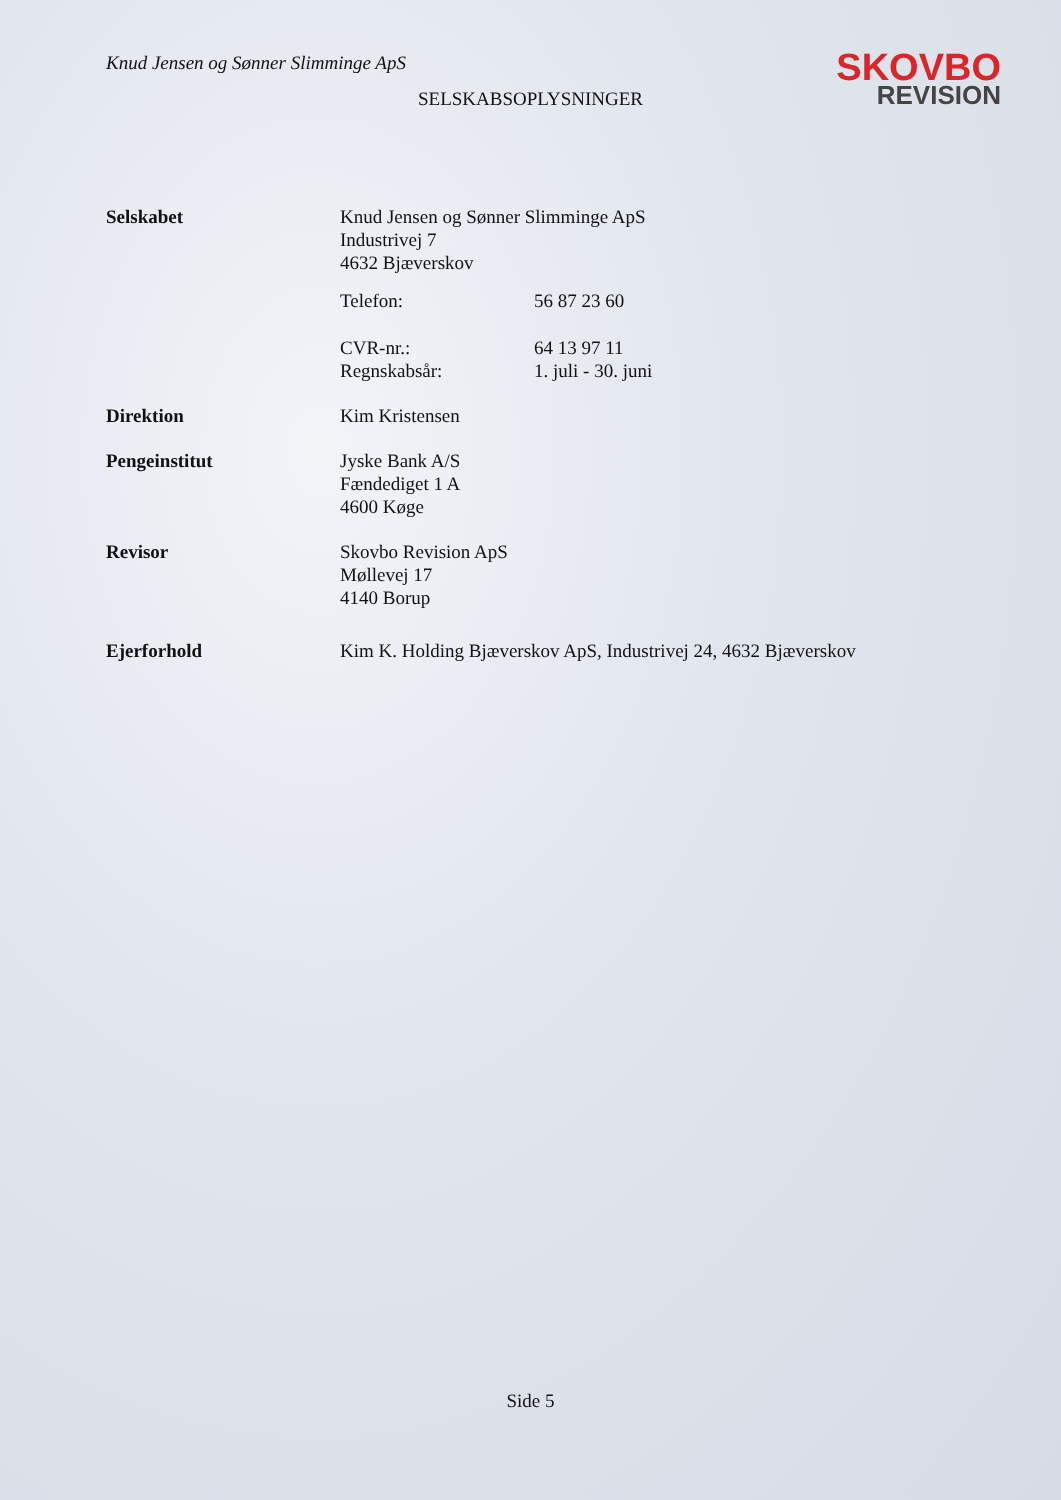Knud Jensen og Sønner Slimminge ApS
SKOVBO
REVISION
SELSKABSOPLYSNINGER
Selskabet Knud Jensen og Sønner Slimminge ApS
Industrivej 7
4632 Bjæverskov
Telefon: 56 87 23 60
CVR-nr.:
Regnskabsår:
64 13 97 11
1. juli - 30. juni
Direktion Kim Kristensen
Pengeinstitut Jyske Bank A/S
Fændediget 1 A
4600 Køge
Revisor Skovbo Revision ApS
Møllevej 17
4140 Borup
Ejerforhold Kim K. Holding Bjæverskov ApS, Industrivej 24, 4632 Bjæverskov
Side 5